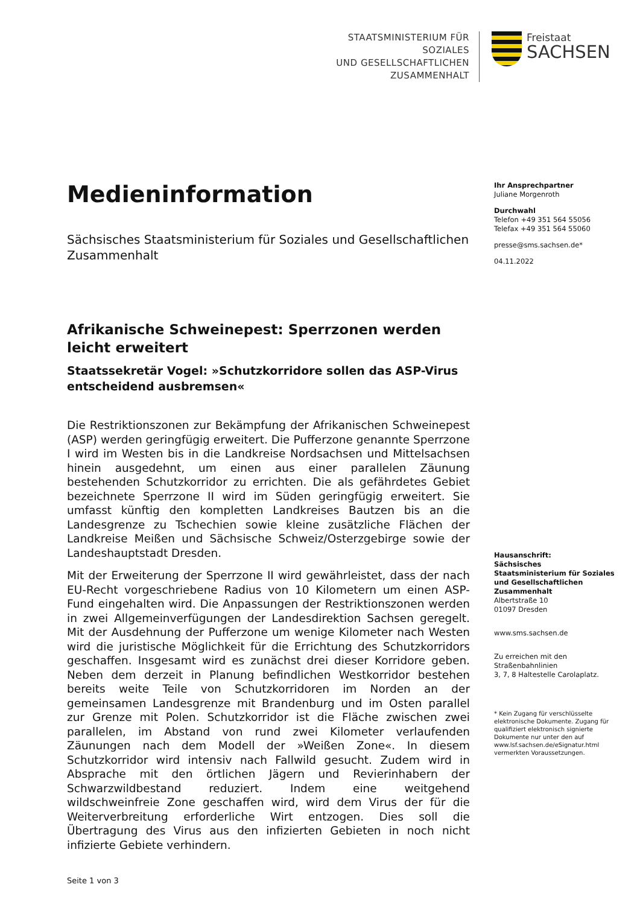STAATSMINISTERIUM FÜR SOZIALES
UND GESELLSCHAFTLICHEN
ZUSAMMENHALT
Freistaat
SACHSEN
Medieninformation
Sächsisches Staatsministerium für Soziales und Gesellschaftlichen Zusammenhalt
Afrikanische Schweinepest: Sperrzonen werden leicht erweitert
Staatssekretär Vogel: »Schutzkorridore sollen das ASP-Virus entscheidend ausbremsen«
Die Restriktionszonen zur Bekämpfung der Afrikanischen Schweinepest (ASP) werden geringfügig erweitert. Die Pufferzone genannte Sperrzone I wird im Westen bis in die Landkreise Nordsachsen und Mittelsachsen hinein ausgedehnt, um einen aus einer parallelen Zäunung bestehenden Schutzkorridor zu errichten. Die als gefährdetes Gebiet bezeichnete Sperrzone II wird im Süden geringfügig erweitert. Sie umfasst künftig den kompletten Landkreises Bautzen bis an die Landesgrenze zu Tschechien sowie kleine zusätzliche Flächen der Landkreise Meißen und Sächsische Schweiz/Osterzgebirge sowie der Landeshauptstadt Dresden.
Mit der Erweiterung der Sperrzone II wird gewährleistet, dass der nach EU-Recht vorgeschriebene Radius von 10 Kilometern um einen ASP-Fund eingehalten wird. Die Anpassungen der Restriktionszonen werden in zwei Allgemeinverfügungen der Landesdirektion Sachsen geregelt. Mit der Ausdehnung der Pufferzone um wenige Kilometer nach Westen wird die juristische Möglichkeit für die Errichtung des Schutzkorridors geschaffen. Insgesamt wird es zunächst drei dieser Korridore geben. Neben dem derzeit in Planung befindlichen Westkorridor bestehen bereits weite Teile von Schutzkorridoren im Norden an der gemeinsamen Landesgrenze mit Brandenburg und im Osten parallel zur Grenze mit Polen. Schutzkorridor ist die Fläche zwischen zwei parallelen, im Abstand von rund zwei Kilometer verlaufenden Zäunungen nach dem Modell der »Weißen Zone«. In diesem Schutzkorridor wird intensiv nach Fallwild gesucht. Zudem wird in Absprache mit den örtlichen Jägern und Revierinhabern der Schwarzwildbestand reduziert. Indem eine weitgehend wildschweinfreie Zone geschaffen wird, wird dem Virus der für die Weiterverbreitung erforderliche Wirt entzogen. Dies soll die Übertragung des Virus aus den infizierten Gebieten in noch nicht infizierte Gebiete verhindern.
Seite 1 von 3
Ihr Ansprechpartner
Juliane Morgenroth
Durchwahl
Telefon +49 351 564 55056
Telefax +49 351 564 55060
presse@sms.sachsen.de*
04.11.2022
Hausanschrift:
Sächsisches Staatsministerium für Soziales und Gesellschaftlichen Zusammenhalt
Albertstraße 10
01097 Dresden
www.sms.sachsen.de
Zu erreichen mit den Straßenbahnlinien
3, 7, 8 Haltestelle Carolaplatz.
* Kein Zugang für verschlüsselte elektronische Dokumente. Zugang für qualifiziert elektronisch signierte Dokumente nur unter den auf www.lsf.sachsen.de/eSignatur.html vermerkten Voraussetzungen.